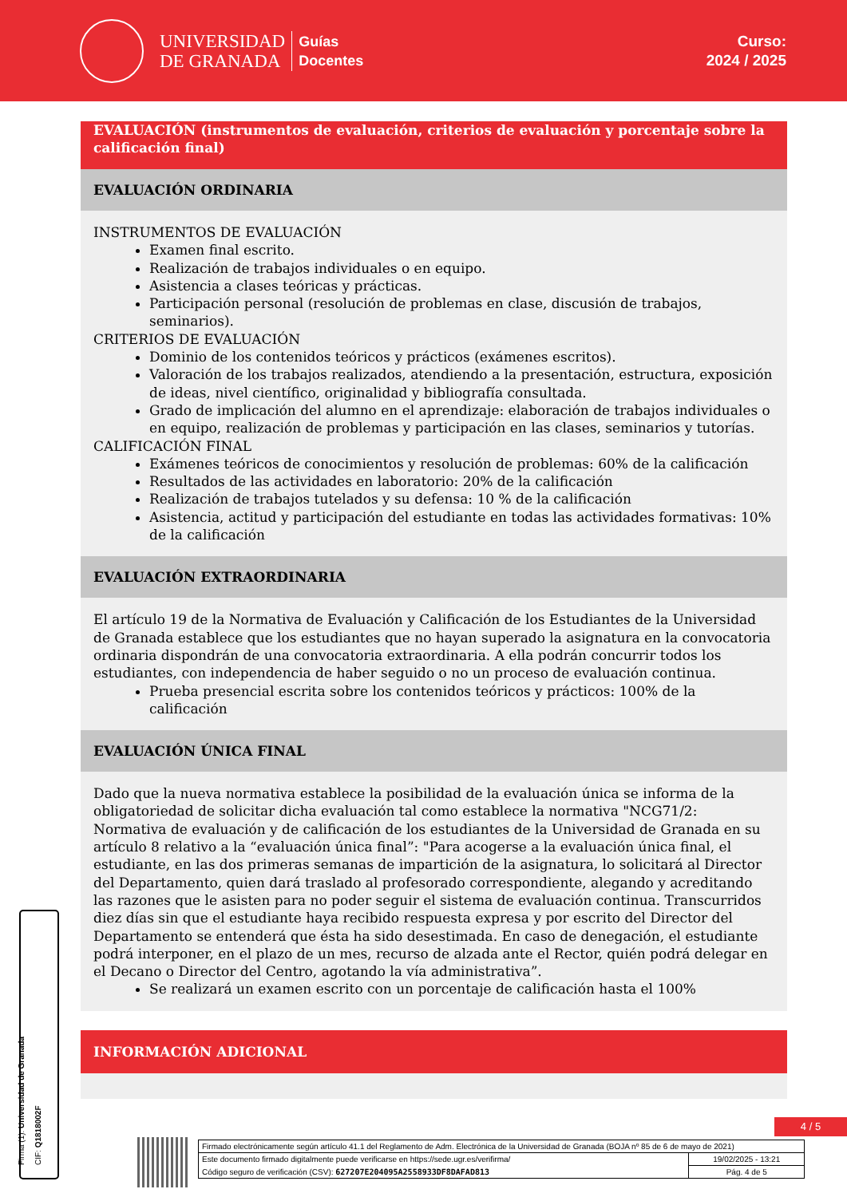UNIVERSIDAD
DE GRANADA
Guías
Docentes
Curso:
2024 / 2025
EVALUACIÓN (instrumentos de evaluación, criterios de evaluación y porcentaje sobre la calificación final)
EVALUACIÓN ORDINARIA
INSTRUMENTOS DE EVALUACIÓN
Examen final escrito.
Realización de trabajos individuales o en equipo.
Asistencia a clases teóricas y prácticas.
Participación personal (resolución de problemas en clase, discusión de trabajos, seminarios).
CRITERIOS DE EVALUACIÓN
Dominio de los contenidos teóricos y prácticos (exámenes escritos).
Valoración de los trabajos realizados, atendiendo a la presentación, estructura, exposición de ideas, nivel científico, originalidad y bibliografía consultada.
Grado de implicación del alumno en el aprendizaje: elaboración de trabajos individuales o en equipo, realización de problemas y participación en las clases, seminarios y tutorías.
CALIFICACIÓN FINAL
Exámenes teóricos de conocimientos y resolución de problemas: 60% de la calificación
Resultados de las actividades en laboratorio: 20% de la calificación
Realización de trabajos tutelados y su defensa: 10 % de la calificación
Asistencia, actitud y participación del estudiante en todas las actividades formativas: 10% de la calificación
EVALUACIÓN EXTRAORDINARIA
El artículo 19 de la Normativa de Evaluación y Calificación de los Estudiantes de la Universidad de Granada establece que los estudiantes que no hayan superado la asignatura en la convocatoria ordinaria dispondrán de una convocatoria extraordinaria. A ella podrán concurrir todos los estudiantes, con independencia de haber seguido o no un proceso de evaluación continua.
Prueba presencial escrita sobre los contenidos teóricos y prácticos: 100% de la calificación
EVALUACIÓN ÚNICA FINAL
Dado que la nueva normativa establece la posibilidad de la evaluación única se informa de la obligatoriedad de solicitar dicha evaluación tal como establece la normativa "NCG71/2: Normativa de evaluación y de calificación de los estudiantes de la Universidad de Granada en su artículo 8 relativo a la “evaluación única final”: "Para acogerse a la evaluación única final, el estudiante, en las dos primeras semanas de impartición de la asignatura, lo solicitará al Director del Departamento, quien dará traslado al profesorado correspondiente, alegando y acreditando las razones que le asisten para no poder seguir el sistema de evaluación continua. Transcurridos diez días sin que el estudiante haya recibido respuesta expresa y por escrito del Director del Departamento se entenderá que ésta ha sido desestimada. En caso de denegación, el estudiante podrá interponer, en el plazo de un mes, recurso de alzada ante el Rector, quién podrá delegar en el Decano o Director del Centro, agotando la vía administrativa”.
Se realizará un examen escrito con un porcentaje de calificación hasta el 100%
INFORMACIÓN ADICIONAL
Firma (1): Universidad de Granada
CIF: Q1818002F
4 / 5
| Firmado electrónicamente según artículo 41.1 del Reglamento de Adm. Electrónica de la Universidad de Granada (BOJA nº 85 de 6 de mayo de 2021) | |
| Este documento firmado digitalmente puede verificarse en https://sede.ugr.es/verifirma/ | 19/02/2025 - 13:21 |
| Código seguro de verificación (CSV): 627207E204095A2558933DF8DAFAD813 | Pág. 4 de 5 |